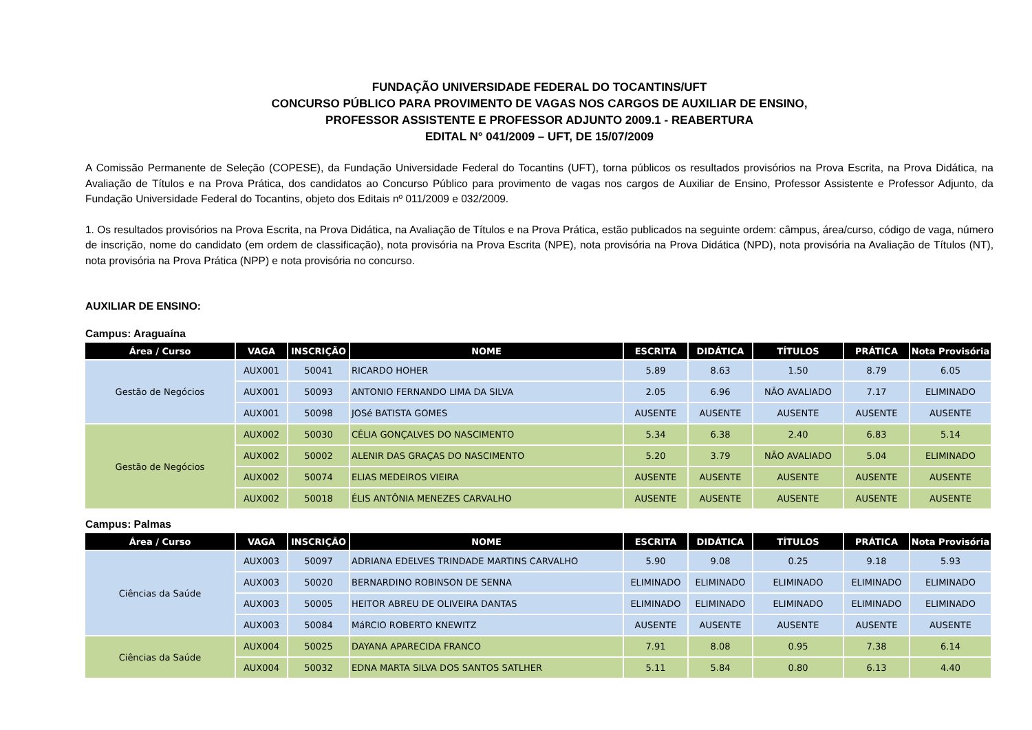FUNDAÇÃO UNIVERSIDADE FEDERAL DO TOCANTINS/UFT
CONCURSO PÚBLICO PARA PROVIMENTO DE VAGAS NOS CARGOS DE AUXILIAR DE ENSINO,
PROFESSOR ASSISTENTE E PROFESSOR ADJUNTO 2009.1 - REABERTURA
EDITAL N° 041/2009 – UFT, DE 15/07/2009
A Comissão Permanente de Seleção (COPESE), da Fundação Universidade Federal do Tocantins (UFT), torna públicos os resultados provisórios na Prova Escrita, na Prova Didática, na Avaliação de Títulos e na Prova Prática, dos candidatos ao Concurso Público para provimento de vagas nos cargos de Auxiliar de Ensino, Professor Assistente e Professor Adjunto, da Fundação Universidade Federal do Tocantins, objeto dos Editais nº 011/2009 e 032/2009.
1. Os resultados provisórios na Prova Escrita, na Prova Didática, na Avaliação de Títulos e na Prova Prática, estão publicados na seguinte ordem: câmpus, área/curso, código de vaga, número de inscrição, nome do candidato (em ordem de classificação), nota provisória na Prova Escrita (NPE), nota provisória na Prova Didática (NPD), nota provisória na Avaliação de Títulos (NT), nota provisória na Prova Prática (NPP) e nota provisória no concurso.
AUXILIAR DE ENSINO:
Campus: Araguaína
| Área / Curso | VAGA | INSCRIÇÃO | NOME | ESCRITA | DIDÁTICA | TÍTULOS | PRÁTICA | Nota Provisória |
| --- | --- | --- | --- | --- | --- | --- | --- | --- |
| Gestão de Negócios | AUX001 | 50041 | RICARDO HOHER | 5.89 | 8.63 | 1.50 | 8.79 | 6.05 |
| | AUX001 | 50093 | ANTONIO FERNANDO LIMA DA SILVA | 2.05 | 6.96 | NÃO AVALIADO | 7.17 | ELIMINADO |
| | AUX001 | 50098 | JOSé BATISTA GOMES | AUSENTE | AUSENTE | AUSENTE | AUSENTE | AUSENTE |
| Gestão de Negócios | AUX002 | 50030 | CÉLIA GONÇALVES DO NASCIMENTO | 5.34 | 6.38 | 2.40 | 6.83 | 5.14 |
| | AUX002 | 50002 | ALENIR DAS GRAÇAS DO NASCIMENTO | 5.20 | 3.79 | NÃO AVALIADO | 5.04 | ELIMINADO |
| | AUX002 | 50074 | ELIAS MEDEIROS VIEIRA | AUSENTE | AUSENTE | AUSENTE | AUSENTE | AUSENTE |
| | AUX002 | 50018 | ÉLIS ANTÔNIA MENEZES CARVALHO | AUSENTE | AUSENTE | AUSENTE | AUSENTE | AUSENTE |
Campus: Palmas
| Área / Curso | VAGA | INSCRIÇÃO | NOME | ESCRITA | DIDÁTICA | TÍTULOS | PRÁTICA | Nota Provisória |
| --- | --- | --- | --- | --- | --- | --- | --- | --- |
| Ciências da Saúde | AUX003 | 50097 | ADRIANA EDELVES TRINDADE MARTINS CARVALHO | 5.90 | 9.08 | 0.25 | 9.18 | 5.93 |
| | AUX003 | 50020 | BERNARDINO ROBINSON DE SENNA | ELIMINADO | ELIMINADO | ELIMINADO | ELIMINADO | ELIMINADO |
| | AUX003 | 50005 | HEITOR ABREU DE OLIVEIRA DANTAS | ELIMINADO | ELIMINADO | ELIMINADO | ELIMINADO | ELIMINADO |
| | AUX003 | 50084 | MáRCIO ROBERTO KNEWITZ | AUSENTE | AUSENTE | AUSENTE | AUSENTE | AUSENTE |
| Ciências da Saúde | AUX004 | 50025 | DAYANA APARECIDA FRANCO | 7.91 | 8.08 | 0.95 | 7.38 | 6.14 |
| | AUX004 | 50032 | EDNA MARTA SILVA DOS SANTOS SATLHER | 5.11 | 5.84 | 0.80 | 6.13 | 4.40 |